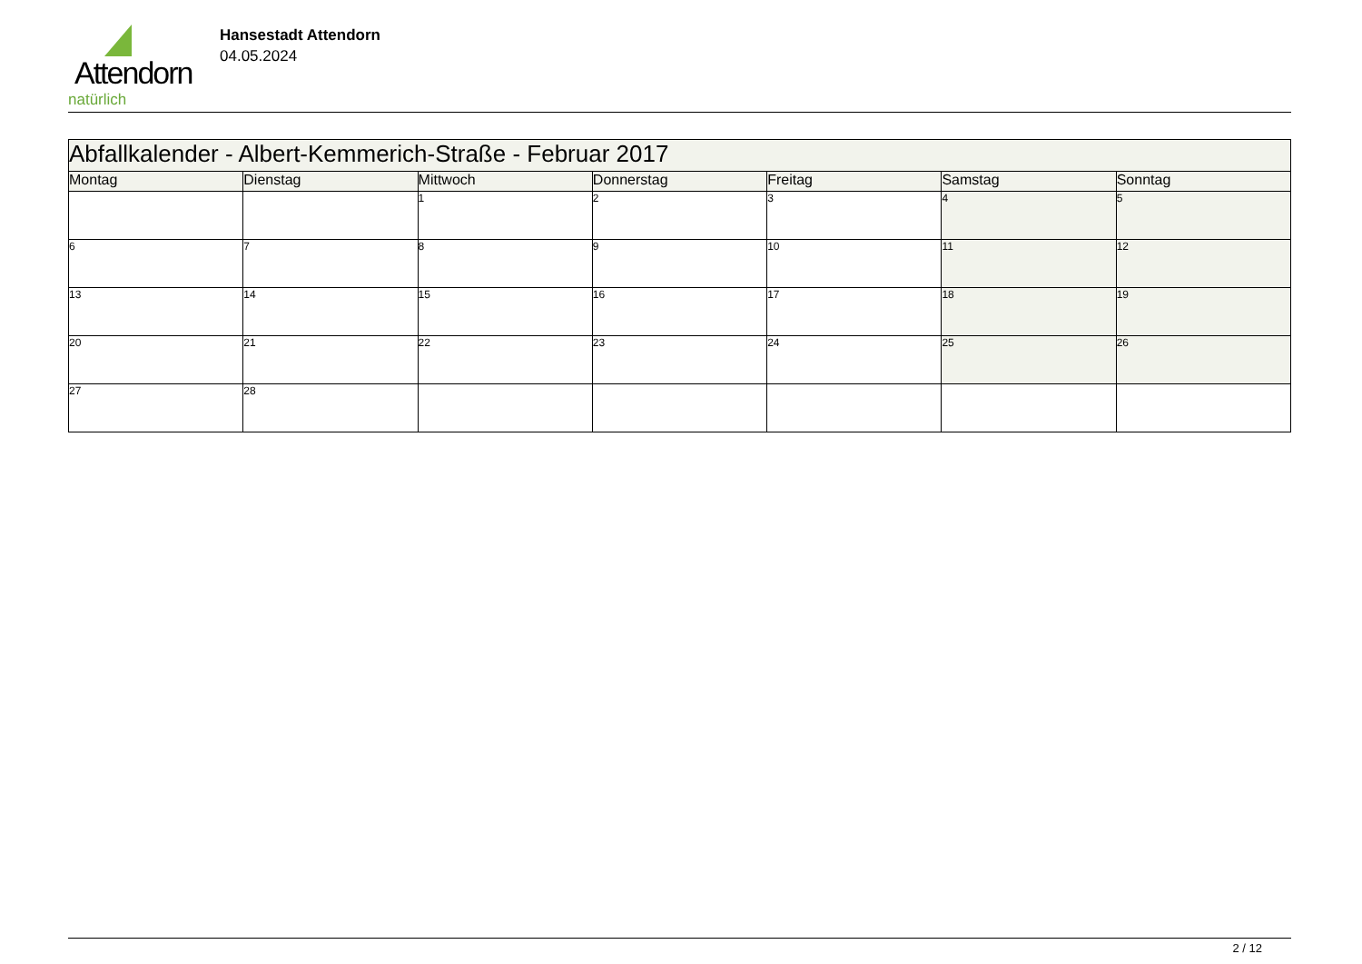Attendorn
natürlich
Hansestadt Attendorn
04.05.2024
| Abfallkalender - Albert-Kemmerich-Straße - Februar 2017 | | | | | | |
| Montag | Dienstag | Mittwoch | Donnerstag | Freitag | Samstag | Sonntag |
| | | 1 | 2 | 3 | 4 | 5 |
| 6 | 7 | 8 | 9 | 10 | 11 | 12 |
| 13 | 14 | 15 | 16 | 17 | 18 | 19 |
| 20 | 21 | 22 | 23 | 24 | 25 | 26 |
| 27 | 28 | | | | | |
2 / 12